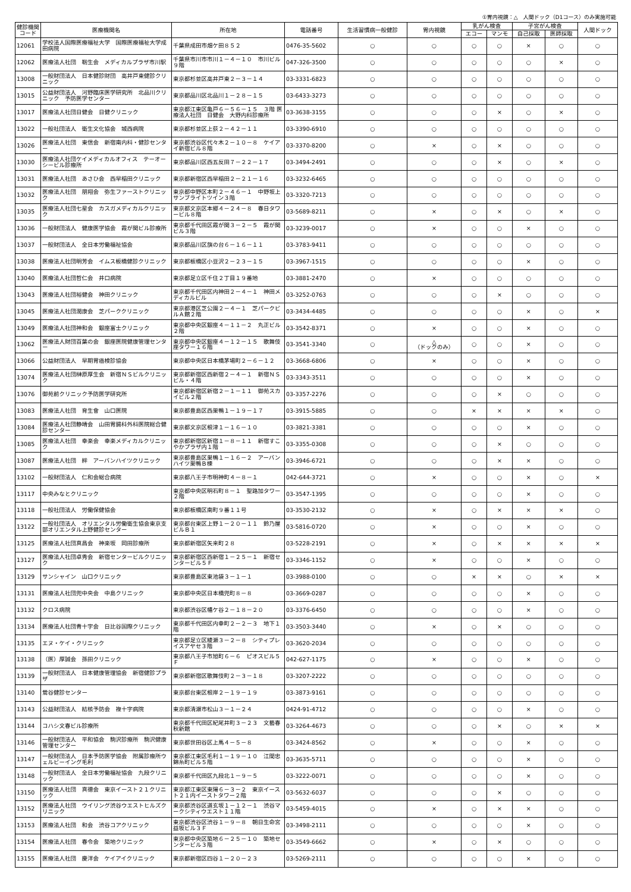①胃内視鏡：△　人間ドック（D1コース）のみ実施可能
| 健診機関コード | 医療機関名 | 所在地 | 電話番号 | 生活習慣病一般健診 | 胃内視鏡 | 乳がん検査 | | 子宮がん検査 | | 人間ドック |
| --- | --- | --- | --- | --- | --- | --- | --- | --- | --- | --- |
| | | | | | | エコー | マンモ | 自己採取 | 医師採取 | |
| 12061 | 学校法人国際医療福祉大学 国際医療福祉大学成田病院 | 千葉県成田市畑ケ田８５２ | 0476-35-5602 | ○ | ○ | ○ | ○ | × | ○ | ○ |
| 12062 | 医療法人社団 靭生会 メディカルプラザ市川駅 | 千葉県市川市市川１－４－１０ 市川ビル９階 | 047-326-3500 | ○ | ○ | ○ | ○ | ○ | × | ○ |
| 13008 | 一般財団法人 日本健診財団 高井戸東健診クリニック | 東京都杉並区高井戸東２－３－１４ | 03-3331-6823 | ○ | ○ | ○ | ○ | ○ | ○ | ○ |
| 13015 | 公益財団法人 河野臨床医学研究所 北品川クリニック 予防医学センター | 東京都品川区北品川１－２８－１５ | 03-6433-3273 | ○ | ○ | ○ | ○ | ○ | ○ | ○ |
| 13017 | 医療法人社団日健会 日健クリニック | 東京都江東区亀戸６－５６－１５ ３階 医療法人社団 日健会 大野内科診療所 | 03-3638-3155 | ○ | ○ | ○ | × | ○ | × | ○ |
| 13022 | 一般社団法人 衛生文化協会 城西病院 | 東京都杉並区上荻２－４２－１１ | 03-3390-6910 | ○ | ○ | ○ | ○ | ○ | ○ | ○ |
| 13026 | 医療法人社団 東信会 新宿南内科・健診センター | 東京都渋谷区代々木２－１０－８ ケイアイ新宿ビル８階 | 03-3370-8200 | ○ | × | ○ | × | ○ | ○ | ○ |
| 13030 | 医療法人社団ケイメディカルオフィス テーオーシービル診療所 | 東京都品川区西五反田７－２２－１７ | 03-3494-2491 | ○ | ○ | ○ | × | ○ | × | ○ |
| 13031 | 医療法人社団 あさひ会 西早稲田クリニック | 東京都新宿区西早稲田２－２１－１６ | 03-3232-6465 | ○ | ○ | ○ | ○ | ○ | ○ | ○ |
| 13032 | 医療法人社団 朋翔会 弥生ファーストクリニック | 東京都中野区本町２－４６－１ 中野坂上サンブライトツイン３階 | 03-3320-7213 | ○ | ○ | ○ | ○ | ○ | ○ | ○ |
| 13035 | 医療法人社団七星会 カスガメディカルクリニック | 東京都文京区本郷４－２４－８ 春日タワービル８階 | 03-5689-8211 | ○ | × | ○ | × | ○ | × | ○ |
| 13036 | 一般財団法人 健康医学協会 霞が関ビル診療所 | 東京都千代田区霞が関３－２－５ 霞が関ビル３階 | 03-3239-0017 | ○ | × | ○ | ○ | × | ○ | ○ |
| 13037 | 一般財団法人 全日本労働福祉協会 | 東京都品川区旗の台６－１６－１１ | 03-3783-9411 | ○ | ○ | ○ | ○ | ○ | ○ | ○ |
| 13038 | 医療法人社団明芳会 イムス板橋健診クリニック | 東京都板橋区小豆沢２－２３－１５ | 03-3967-1515 | ○ | ○ | ○ | ○ | × | ○ | ○ |
| 13040 | 医療法人社団哲仁会 井口病院 | 東京都足立区千住２丁目１９番地 | 03-3881-2470 | ○ | × | ○ | ○ | ○ | ○ | ○ |
| 13043 | 医療法人社団裕健会 神田クリニック | 東京都千代田区内神田２－４－１ 神田メディカルビル | 03-3252-0763 | ○ | ○ | ○ | × | ○ | ○ | ○ |
| 13045 | 医療法人社団潤康会 芝パーククリニック | 東京都港区芝公園２－４－１ 芝パークビルＡ館２階 | 03-3434-4485 | ○ | ○ | ○ | ○ | × | ○ | × |
| 13049 | 医療法人社団神和会 銀座富士クリニック | 東京都中央区銀座４－１１－２ 丸正ビル２階 | 03-3542-8371 | ○ | × | ○ | ○ | × | ○ | ○ |
| 13062 | 医療法人財団百葉の会 銀座医院健康管理センター | 東京都中央区銀座４－１２－１５ 歌舞伎座タワー１６階 | 03-3541-3340 | ○ | △ （ドックのみ） | ○ | ○ | × | ○ | ○ |
| 13066 | 公益財団法人 早期胃癌検診協会 | 東京都中央区日本橋茅場町２－６－１２ | 03-3668-6806 | ○ | × | ○ | ○ | × | ○ | ○ |
| 13074 | 医療法人社団榊原厚生会 新宿ＮＳビルクリニック | 東京都新宿区西新宿２－４－１ 新宿ＮＳビル・４階 | 03-3343-3511 | ○ | ○ | ○ | ○ | × | ○ | ○ |
| 13076 | 御苑前クリニック予防医学研究所 | 東京都新宿区新宿２－１－１１ 御苑スカイビル２階 | 03-3357-2276 | ○ | ○ | ○ | × | ○ | ○ | ○ |
| 13083 | 医療法人社団 育生會 山口医院 | 東京都豊島区西巣鴨１－１９－１７ | 03-3915-5885 | ○ | ○ | × | × | × | × | ○ |
| 13084 | 医療法人社団静晴会 山田胃腸科外科医院総合健診センター | 東京都文京区根津１－１６－１０ | 03-3821-3381 | ○ | ○ | ○ | ○ | × | ○ | ○ |
| 13085 | 医療法人社団 幸楽会 幸楽メディカルクリニック | 東京都新宿区新宿１－８－１１ 新宿すこやかプラザ内１階 | 03-3355-0308 | ○ | ○ | ○ | × | ○ | ○ | ○ |
| 13087 | 医療法人社団 絆 アーバンハイツクリニック | 東京都豊島区巣鴨１－１６－２ アーバンハイツ巣鴨Ｂ棟 | 03-3946-6721 | ○ | ○ | ○ | × | × | ○ | ○ |
| 13102 | 一般財団法人 仁和会総合病院 | 東京都八王子市明神町４－８－１ | 042-644-3721 | ○ | × | ○ | ○ | × | ○ | × |
| 13117 | 中央みなとクリニック | 東京都中央区明石町８－１ 聖路加タワー２階 | 03-3547-1395 | ○ | ○ | ○ | ○ | × | ○ | ○ |
| 13118 | 一般社団法人 労働保健協会 | 東京都板橋区南町９番１１号 | 03-3530-2132 | ○ | × | ○ | × | × | × | ○ |
| 13122 | 一般社団法人 オリエンタル労働衛生協会東京支部オリエンタル上野健診センター | 東京都台東区上野１－２０－１１ 鈴乃屋ビルＢ１ | 03-5816-0720 | ○ | × | ○ | ○ | × | ○ | ○ |
| 13125 | 医療法人社団真昌会 神楽坂 岡田診療所 | 東京都新宿区矢来町２８ | 03-5228-2191 | ○ | × | ○ | × | × | × | × |
| 13127 | 医療法人社団卓秀会 新宿センタービルクリニック | 東京都新宿区西新宿１－２５－１ 新宿センタービル５Ｆ | 03-3346-1152 | ○ | × | ○ | ○ | × | ○ | ○ |
| 13129 | サンシャイン 山口クリニック | 東京都豊島区東池袋３－１－１ | 03-3988-0100 | ○ | ○ | × | × | ○ | × | × |
| 13131 | 医療法人社団兜中央会 中島クリニック | 東京都中央区日本橋兜町８－８ | 03-3669-0287 | ○ | ○ | ○ | ○ | × | ○ | ○ |
| 13132 | クロス病院 | 東京都渋谷区幡ケ谷２－１８－２０ | 03-3376-6450 | ○ | ○ | ○ | ○ | × | ○ | ○ |
| 13134 | 医療法人社団青十字会 日比谷国際クリニック | 東京都千代田区内幸町２－２－３ 地下１階 | 03-3503-3440 | ○ | × | ○ | × | ○ | ○ | ○ |
| 13135 | エヌ・ケイ・クリニック | 東京都足立区綾瀬３－２－８ シティプレイスアヤセ３階 | 03-3620-2034 | ○ | ○ | ○ | ○ | ○ | ○ | ○ |
| 13138 | （医）厚誠会 孫田クリニック | 東京都八王子市旭町６－６ ピオスビル５Ｆ | 042-627-1175 | ○ | × | ○ | ○ | × | ○ | ○ |
| 13139 | 一般財団法人 日本健康管理協会 新宿健診プラザ | 東京都新宿区歌舞伎町２－３－１８ | 03-3207-2222 | ○ | ○ | ○ | ○ | ○ | ○ | ○ |
| 13140 | 鶯谷健診センター | 東京都台東区根岸２－１９－１９ | 03-3873-9161 | ○ | ○ | ○ | ○ | ○ | ○ | ○ |
| 13143 | 公益財団法人 結核予防会 複十字病院 | 東京都清瀬市松山３－１－２４ | 0424-91-4712 | ○ | ○ | ○ | ○ | × | ○ | ○ |
| 13144 | コハシ文春ビル診療所 | 東京都千代田区紀尾井町３－２３ 文藝春秋新館 | 03-3264-4673 | ○ | ○ | ○ | × | ○ | × | × |
| 13146 | 一般財団法人 平和協会 駒沢診療所 駒沢健康管理センター | 東京都世田谷区上馬４－５－８ | 03-3424-8562 | ○ | × | ○ | ○ | × | ○ | ○ |
| 13147 | 一般財団法人 日本予防医学協会 附属診療所ウェルビーイング毛利 | 東京都江東区毛利１－１９－１０ 江間忠錦糸町ビル５階 | 03-3635-5711 | ○ | ○ | ○ | ○ | × | ○ | ○ |
| 13148 | 一般財団法人 全日本労働福祉協会 九段クリニック | 東京都千代田区九段北１－９－５ | 03-3222-0071 | ○ | ○ | ○ | ○ | × | ○ | ○ |
| 13150 | 医療法人社団 真德会 東京イースト２１クリニック | 東京都江東区東陽６－３－２ 東京イースト２１内イーストタワー２階 | 03-5632-6037 | ○ | ○ | ○ | × | ○ | ○ | ○ |
| 13152 | 医療法人社団 ウイリング渋谷ウエストヒルズクリニック | 東京都渋谷区道玄坂１－１２－１ 渋谷マークシティウエスト１１階 | 03-5459-4015 | ○ | × | ○ | × | × | ○ | ○ |
| 13153 | 医療法人社団 和会 渋谷コアクリニック | 東京都渋谷区渋谷１－９－８ 朝日生命宮益坂ビル３Ｆ | 03-3498-2111 | ○ | ○ | ○ | ○ | × | ○ | ○ |
| 13154 | 医療法人社団 春令会 築地クリニック | 東京都中央区築地６－２５－１０ 築地センタービル３階 | 03-3549-6662 | ○ | × | ○ | × | ○ | ○ | ○ |
| 13155 | 医療法人社団 慶洋会 ケイアイクリニック | 東京都新宿区四谷１－２０－２３ | 03-5269-2111 | ○ | ○ | ○ | ○ | × | ○ | ○ |